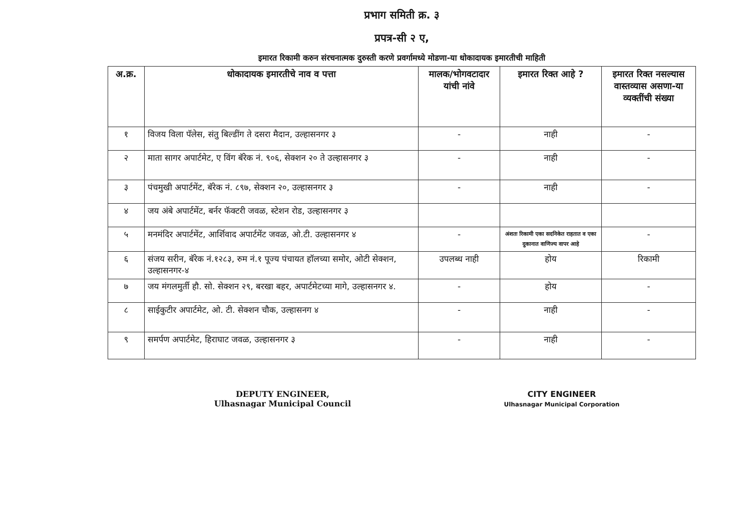प्रभाग समिती क्र. ३
प्रपत्र-सी २ ए,
इमारत रिकामी करुन संरचनात्मक दुरुस्ती करणे प्रवर्गामध्ये मोडणा-या धोकादायक इमारतीची माहिती
| अ.क्र. | धोकादायक इमारतीचे नाव व पत्ता | मालक/भोगवटादार यांची नांवे | इमारत रिक्त आहे ? | इमारत रिक्त नसल्यास वास्तव्यास असणा-या व्यक्तींची संख्या |
| --- | --- | --- | --- | --- |
| १ | विजय विला पॅलेस, संतु बिल्डींग ते दसरा मैदान, उल्हासनगर ३ | - | नाही | - |
| २ | माता सागर अपार्टमेट, ए विंग बॅरेक नं. ९०६, सेक्शन २० ते उल्हासनगर ३ | - | नाही | - |
| ३ | पंचमुखी अपार्टमेंट, बॅरेक नं. ८९७, सेक्शन २०, उल्हासनगर ३ | - | नाही | - |
| ४ | जय अंबे अपार्टमेंट, बर्नर फॅक्टरी जवळ, स्टेशन रोड, उल्हासनगर ३ | | | |
| ५ | मनमंदिर अपार्टमेंट, आर्शिवाद अपार्टमेंट जवळ, ओ.टी. उल्हासनगर ४ | - | अंशतः रिकामी एका सदनिकेत राहतात व एका दुकानात वाणिज्य वापर आहे | - |
| ६ | संजय सरीन, बॅरेक नं.१२८३, रुम नं.१ पूज्य पंचायत हॉलच्या समोर, ओटी सेक्शन, उल्हासनगर-४ | उपलब्ध नाही | होय | रिकामी |
| ७ | जय मंगलमुर्ती हौ. सो. सेक्शन २९, बरखा बहर, अपार्टमेटच्या मागे, उल्हासनगर ४. | - | होय | - |
| ८ | साईकुटीर अपार्टमेट, ओ. टी. सेक्शन चौक, उल्हासनग ४ | - | नाही | - |
| ९ | समर्पण अपार्टमेट, हिराघाट जवळ, उल्हासनगर ३ | - | नाही | - |
DEPUTY ENGINEER,
Ulhasnagar Municipal Council
CITY ENGINEER
Ulhasnagar Municipal Corporation